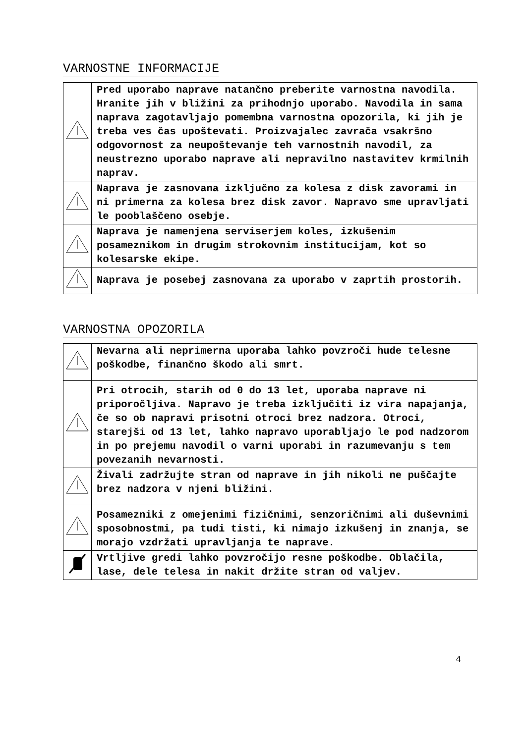VARNOSTNE INFORMACIJE
| | Pred uporabo naprave natančno preberite varnostna navodila. Hranite jih v bližini za prihodnjo uporabo. Navodila in sama naprava zagotavljajo pomembna varnostna opozorila, ki jih je treba ves čas upoštevati. Proizvajalec zavrača vsakršno odgovornost za neupoštevanje teh varnostnih navodil, za neustrezno uporabo naprave ali nepravilno nastavitev krmilnih naprav. |
| | Naprava je zasnovana izključno za kolesa z disk zavorami in ni primerna za kolesa brez disk zavor. Napravo sme upravljati le pooblaščeno osebje. |
| | Naprava je namenjena serviserjem koles, izkušenim posameznikom in drugim strokovnim institucijam, kot so kolesarske ekipe. |
| | Naprava je posebej zasnovana za uporabo v zaprtih prostorih. |
VARNOSTNA OPOZORILA
| | Nevarna ali neprimerna uporaba lahko povzroči hude telesne poškodbe, finančno škodo ali smrt. |
| | Pri otrocih, starih od 0 do 13 let, uporaba naprave ni priporočljiva. Napravo je treba izključiti iz vira napajanja, če so ob napravi prisotni otroci brez nadzora. Otroci, starejši od 13 let, lahko napravo uporabljajo le pod nadzorom in po prejemu navodil o varni uporabi in razumevanju s tem povezanih nevarnosti. |
| | Živali zadržujte stran od naprave in jih nikoli ne puščajte brez nadzora v njeni bližini. |
| | Posamezniki z omejenimi fizičnimi, senzoričnimi ali duševnimi sposobnostmi, pa tudi tisti, ki nimajo izkušenj in znanja, se morajo vzdržati upravljanja te naprave. |
| | Vrtljive gredi lahko povzročijo resne poškodbe. Oblačila, lase, dele telesa in nakit držite stran od valjev. |
4